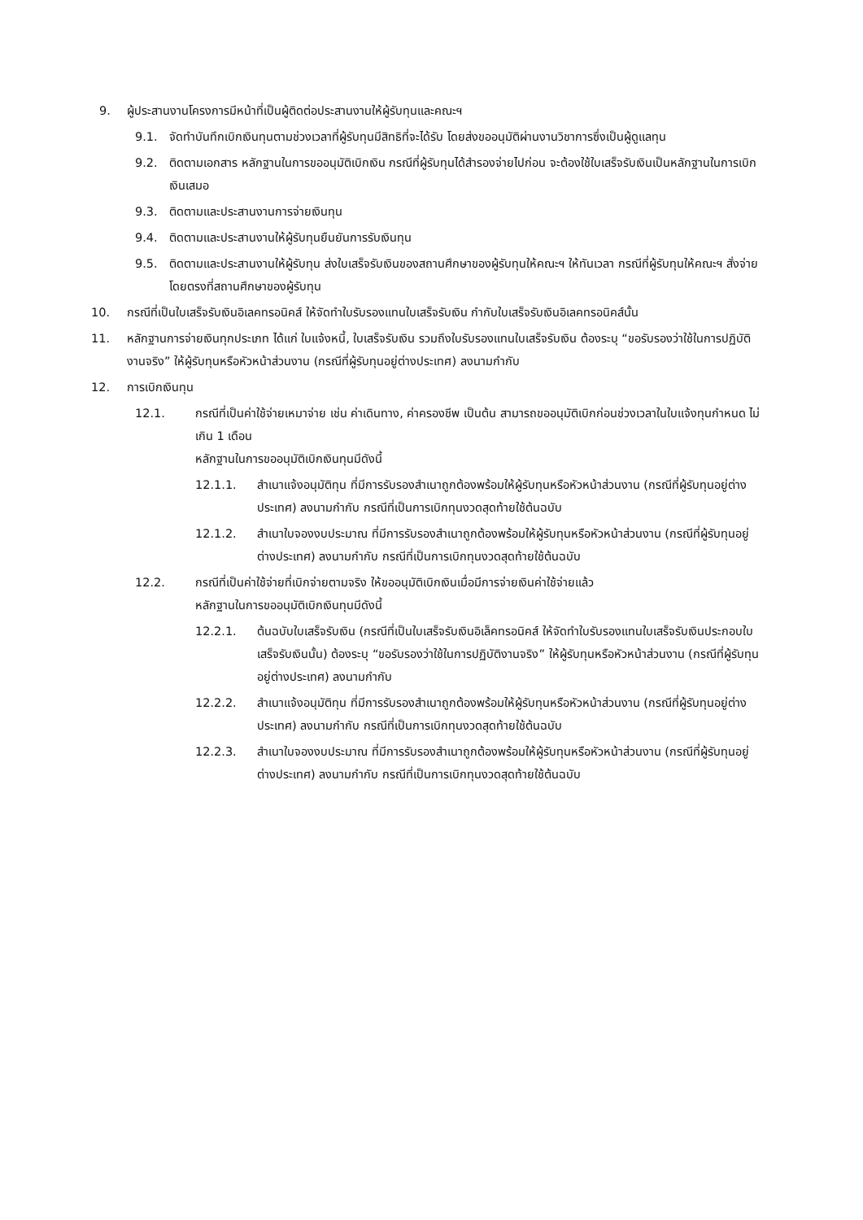9. ผู้ประสานงานโครงการมีหน้าที่เป็นผู้ติดต่อประสานงานให้ผู้รับทุนและคณะฯ
9.1. จัดทำบันทึกเบิกเงินทุนตามช่วงเวลาที่ผู้รับทุนมีสิทธิที่จะได้รับ โดยส่งขออนุมัติผ่านงานวิชาการซึ่งเป็นผู้ดูแลทุน
9.2. ติดตามเอกสาร หลักฐานในการขออนุมัติเบิกเงิน กรณีที่ผู้รับทุนได้สำรองจ่ายไปก่อน จะต้องใช้ใบเสร็จรับเงินเป็นหลักฐานในการเบิกเงินเสมอ
9.3. ติดตามและประสานงานการจ่ายเงินทุน
9.4. ติดตามและประสานงานให้ผู้รับทุนยืนยันการรับเงินทุน
9.5. ติดตามและประสานงานให้ผู้รับทุน ส่งใบเสร็จรับเงินของสถานศึกษาของผู้รับทุนให้คณะฯ ให้ทันเวลา กรณีที่ผู้รับทุนให้คณะฯ สั่งจ่ายโดยตรงที่สถานศึกษาของผู้รับทุน
10. กรณีที่เป็นใบเสร็จรับเงินอิเลคทรอนิคส์ ให้จัดทำใบรับรองแทนใบเสร็จรับเงิน กำกับใบเสร็จรับเงินอิเลคทรอนิคส์นั้น
11. หลักฐานการจ่ายเงินทุกประเภท ได้แก่ ใบแจ้งหนี้, ใบเสร็จรับเงิน รวมถึงใบรับรองแทนใบเสร็จรับเงิน ต้องระบุ “ขอรับรองว่าใช้ในการปฏิบัติงานจริง” ให้ผู้รับทุนหรือหัวหน้าส่วนงาน (กรณีที่ผู้รับทุนอยู่ต่างประเทศ) ลงนามกำกับ
12. การเบิกเงินทุน
12.1. กรณีที่เป็นค่าใช้จ่ายเหมาจ่าย เช่น ค่าเดินทาง, ค่าครองชีพ เป็นต้น สามารถขออนุมัติเบิกก่อนช่วงเวลาในใบแจ้งทุนกำหนด ไม่เกิน 1 เดือน
หลักฐานในการขออนุมัติเบิกเงินทุนมีดังนี้
12.1.1. สำเนาแจ้งอนุมัติทุน ที่มีการรับรองสำเนาถูกต้องพร้อมให้ผู้รับทุนหรือหัวหน้าส่วนงาน (กรณีที่ผู้รับทุนอยู่ต่างประเทศ) ลงนามกำกับ กรณีที่เป็นการเบิกทุนงวดสุดท้ายใช้ต้นฉบับ
12.1.2. สำเนาใบจองงบประมาณ ที่มีการรับรองสำเนาถูกต้องพร้อมให้ผู้รับทุนหรือหัวหน้าส่วนงาน (กรณีที่ผู้รับทุนอยู่ต่างประเทศ) ลงนามกำกับ กรณีที่เป็นการเบิกทุนงวดสุดท้ายใช้ต้นฉบับ
12.2. กรณีที่เป็นค่าใช้จ่ายที่เบิกจ่ายตามจริง ให้ขออนุมัติเบิกเงินเมื่อมีการจ่ายเงินค่าใช้จ่ายแล้ว
หลักฐานในการขออนุมัติเบิกเงินทุนมีดังนี้
12.2.1. ต้นฉบับใบเสร็จรับเงิน (กรณีที่เป็นใบเสร็จรับเงินอิเล็คทรอนิคส์ ให้จัดทำใบรับรองแทนใบเสร็จรับเงินประกอบใบเสร็จรับเงินนั้น) ต้องระบุ “ขอรับรองว่าใช้ในการปฏิบัติงานจริง” ให้ผู้รับทุนหรือหัวหน้าส่วนงาน (กรณีที่ผู้รับทุนอยู่ต่างประเทศ) ลงนามกำกับ
12.2.2. สำเนาแจ้งอนุมัติทุน ที่มีการรับรองสำเนาถูกต้องพร้อมให้ผู้รับทุนหรือหัวหน้าส่วนงาน (กรณีที่ผู้รับทุนอยู่ต่างประเทศ) ลงนามกำกับ กรณีที่เป็นการเบิกทุนงวดสุดท้ายใช้ต้นฉบับ
12.2.3. สำเนาใบจองงบประมาณ ที่มีการรับรองสำเนาถูกต้องพร้อมให้ผู้รับทุนหรือหัวหน้าส่วนงาน (กรณีที่ผู้รับทุนอยู่ต่างประเทศ) ลงนามกำกับ กรณีที่เป็นการเบิกทุนงวดสุดท้ายใช้ต้นฉบับ